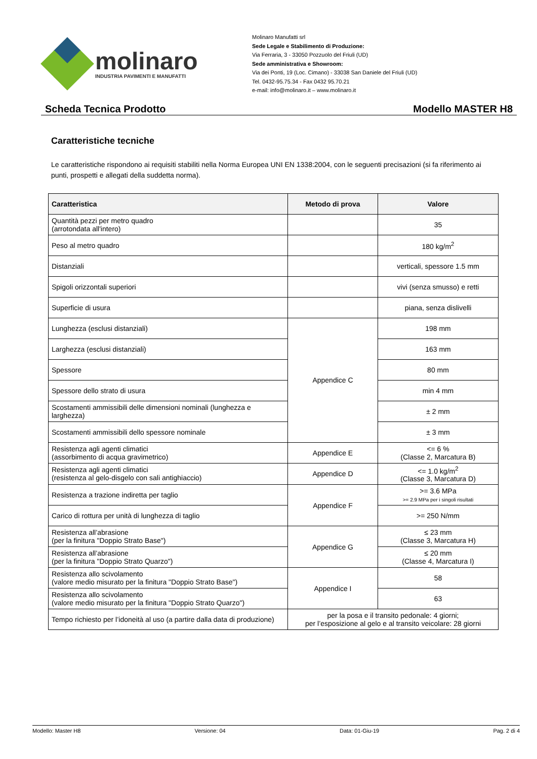molinaro
INDUSTRIA PAVIMENTI E MANUFATTI
Molinaro Manufatti srl
Sede Legale e Stabilimento di Produzione:
Via Ferraria, 3 - 33050 Pozzuolo del Friuli (UD)
Sede amministrativa e Showroom:
Via dei Ponti, 19 (Loc. Cimano) - 33038 San Daniele del Friuli (UD)
Tel. 0432-95.75.34 - Fax 0432 95.70.21
e-mail: info@molinaro.it – www.molinaro.it
Scheda Tecnica Prodotto Modello MASTER H8
Caratteristiche tecniche
Le caratteristiche rispondono ai requisiti stabiliti nella Norma Europea UNI EN 1338:2004, con le seguenti precisazioni (si fa riferimento ai punti, prospetti e allegati della suddetta norma).
| Caratteristica | Metodo di prova | Valore |
| --- | --- | --- |
| Quantità pezzi per metro quadro (arrotondata all'intero) | | 35 |
| Peso al metro quadro | | 180 kg/m<sup>2</sup> |
| Distanziali | | verticali, spessore 1.5 mm |
| Spigoli orizzontali superiori | | vivi (senza smusso) e retti |
| Superficie di usura | | piana, senza dislivelli |
| Lunghezza (esclusi distanziali) | Appendice C | 198 mm |
| Larghezza (esclusi distanziali) | | 163 mm |
| Spessore | | 80 mm |
| Spessore dello strato di usura | | min 4 mm |
| Scostamenti ammissibili delle dimensioni nominali (lunghezza e larghezza) | | ± 2 mm |
| Scostamenti ammissibili dello spessore nominale | | ± 3 mm |
| Resistenza agli agenti climatici (assorbimento di acqua gravimetrico) | Appendice E | <= 6 % (Classe 2, Marcatura B) |
| Resistenza agli agenti climatici (resistenza al gelo-disgelo con sali antighiaccio) | Appendice D | <= 1.0 kg/m<sup>2</sup> (Classe 3, Marcatura D) |
| Resistenza a trazione indiretta per taglio | Appendice F | >= 3.6 MPa >= 2.9 MPa per i singoli risultati |
| Carico di rottura per unità di lunghezza di taglio | | >= 250 N/mm |
| Resistenza all’abrasione (per la finitura "Doppio Strato Base") | Appendice G | ≤ 23 mm (Classe 3, Marcatura H) |
| Resistenza all’abrasione (per la finitura "Doppio Strato Quarzo") | | ≤ 20 mm (Classe 4, Marcatura I) |
| Resistenza allo scivolamento (valore medio misurato per la finitura "Doppio Strato Base") | Appendice I | 58 |
| Resistenza allo scivolamento (valore medio misurato per la finitura "Doppio Strato Quarzo") | | 63 |
| Tempo richiesto per l’idoneità al uso (a partire dalla data di produzione) | per la posa e il transito pedonale: 4 giorni; per l’esposizione al gelo e al transito veicolare: 28 giorni | |
Modello: Master H8 Versione: 04 Data: 01-Giu-19 Pag. 2 di 4